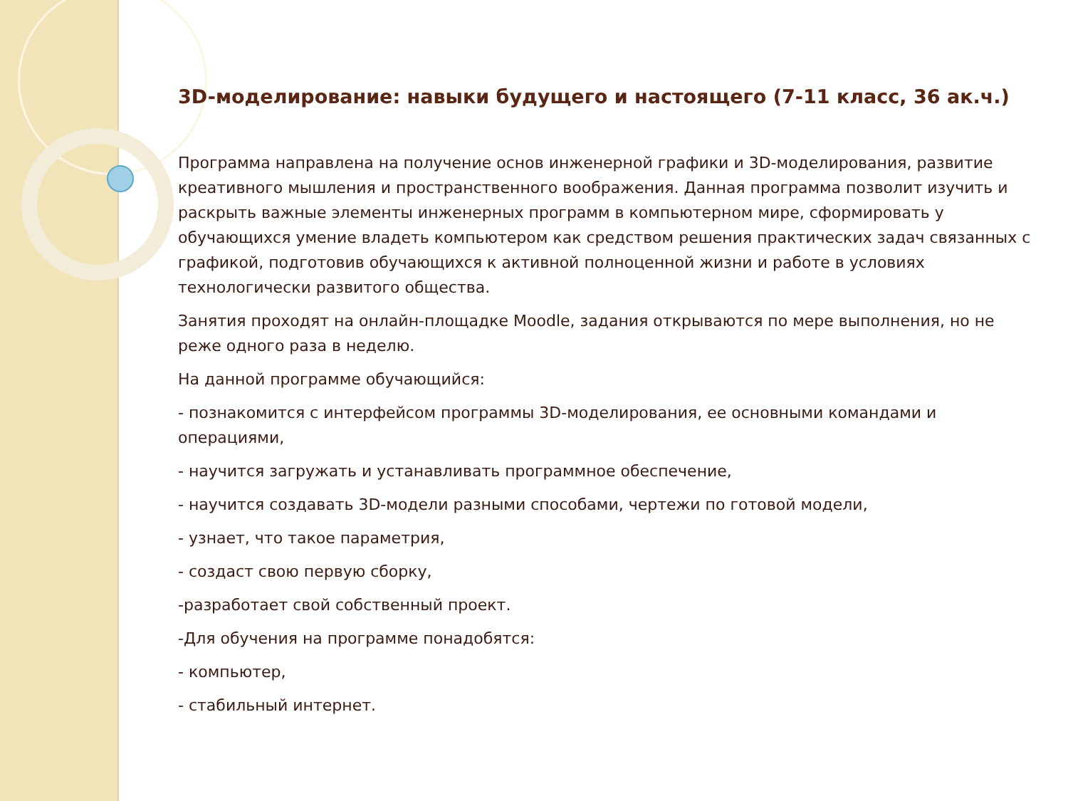3D-моделирование: навыки будущего и настоящего (7-11 класс, 36 ак.ч.)
Программа направлена на получение основ инженерной графики и 3D-моделирования, развитие креативного мышления и пространственного воображения. Данная программа позволит изучить и раскрыть важные элементы инженерных программ в компьютерном мире, сформировать у обучающихся умение владеть компьютером как средством решения практических задач связанных с графикой, подготовив обучающихся к активной полноценной жизни и работе в условиях технологически развитого общества.
Занятия проходят на онлайн-площадке Moodle, задания открываются по мере выполнения, но не реже одного раза в неделю.
На данной программе обучающийся:
- познакомится с интерфейсом программы 3D-моделирования, ее основными командами и операциями,
- научится загружать и устанавливать программное обеспечение,
- научится создавать 3D-модели разными способами, чертежи по готовой модели,
- узнает, что такое параметрия,
- создаст свою первую сборку,
-разработает свой собственный проект.
-Для обучения на программе понадобятся:
- компьютер,
- стабильный интернет.